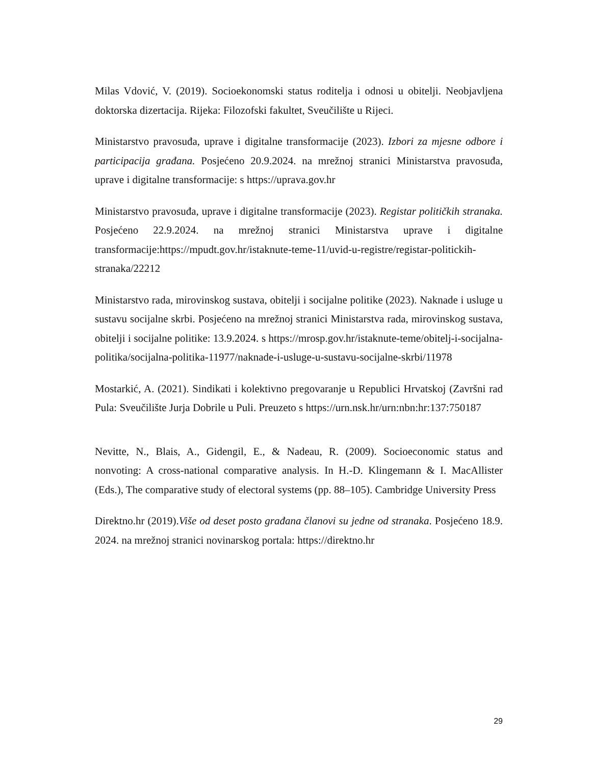Milas Vdović, V. (2019). Socioekonomski status roditelja i odnosi u obitelji. Neobjavljena doktorska dizertacija. Rijeka: Filozofski fakultet, Sveučilište u Rijeci.
Ministarstvo pravosuđa, uprave i digitalne transformacije (2023). Izbori za mjesne odbore i participacija građana. Posjećeno 20.9.2024. na mrežnoj stranici Ministarstva pravosuđa, uprave i digitalne transformacije: s https://uprava.gov.hr
Ministarstvo pravosuđa, uprave i digitalne transformacije (2023). Registar političkih stranaka. Posjećeno 22.9.2024. na mrežnoj stranici Ministarstva uprave i digitalne transformacije:https://mpudt.gov.hr/istaknute-teme-11/uvid-u-registre/registar-politickih-stranaka/22212
Ministarstvo rada, mirovinskog sustava, obitelji i socijalne politike (2023). Naknade i usluge u sustavu socijalne skrbi. Posjećeno na mrežnoj stranici Ministarstva rada, mirovinskog sustava, obitelji i socijalne politike: 13.9.2024. s https://mrosp.gov.hr/istaknute-teme/obitelj-i-socijalna-politika/socijalna-politika-11977/naknade-i-usluge-u-sustavu-socijalne-skrbi/11978
Mostarkić, A. (2021). Sindikati i kolektivno pregovaranje u Republici Hrvatskoj (Završni rad Pula: Sveučilište Jurja Dobrile u Puli. Preuzeto s https://urn.nsk.hr/urn:nbn:hr:137:750187
Nevitte, N., Blais, A., Gidengil, E., & Nadeau, R. (2009). Socioeconomic status and nonvoting: A cross-national comparative analysis. In H.-D. Klingemann & I. MacAllister (Eds.), The comparative study of electoral systems (pp. 88–105). Cambridge University Press
Direktno.hr (2019).Više od deset posto građana članovi su jedne od stranaka. Posjećeno 18.9. 2024. na mrežnoj stranici novinarskog portala: https://direktno.hr
29